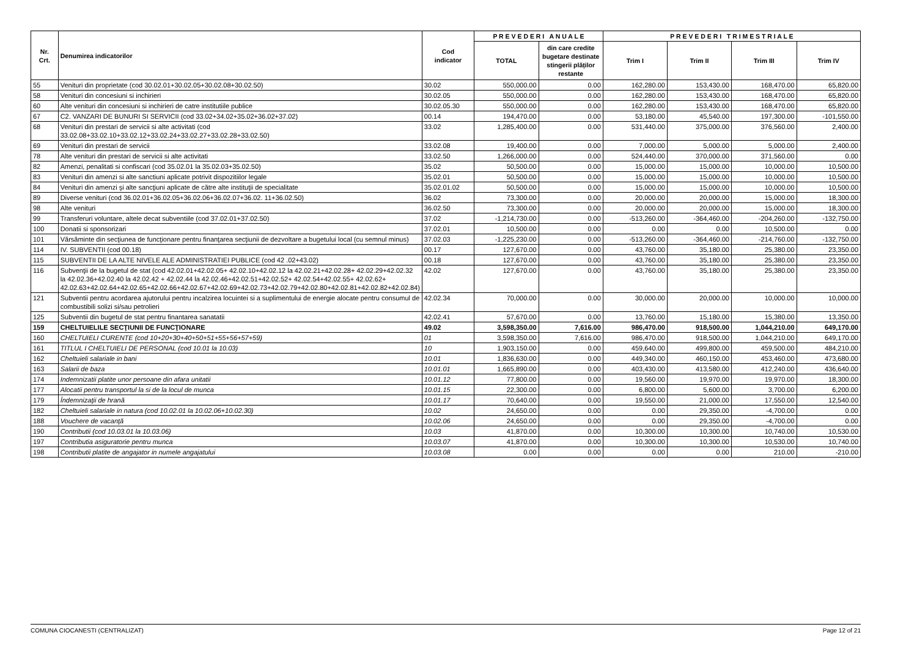| Nr. Crt. | Denumirea indicatorilor | Cod indicator | P R E V E D E R I A N U A L E | | P R E V E D E R I T R I M E S T R I A L E | | | |
| --- | --- | --- | --- | --- | --- | --- | --- | --- |
| | | | TOTAL | din care credite bugetare destinate stingerii plăților restante | Trim I | Trim II | Trim III | Trim IV |
| 55 | Venituri din proprietate (cod 30.02.01+30.02.05+30.02.08+30.02.50) | 30.02 | 550,000.00 | 0.00 | 162,280.00 | 153,430.00 | 168,470.00 | 65,820.00 |
| 58 | Venituri din concesiuni si inchirieri | 30.02.05 | 550,000.00 | 0.00 | 162,280.00 | 153,430.00 | 168,470.00 | 65,820.00 |
| 60 | Alte venituri din concesiuni si inchirieri de catre institutiile publice | 30.02.05.30 | 550,000.00 | 0.00 | 162,280.00 | 153,430.00 | 168,470.00 | 65,820.00 |
| 67 | C2. VANZARI DE BUNURI SI SERVICII (cod 33.02+34.02+35.02+36.02+37.02) | 00.14 | 194,470.00 | 0.00 | 53,180.00 | 45,540.00 | 197,300.00 | -101,550.00 |
| 68 | Venituri din prestari de servicii si alte activitati (cod 33.02.08+33.02.10+33.02.12+33.02.24+33.02.27+33.02.28+33.02.50) | 33.02 | 1,285,400.00 | 0.00 | 531,440.00 | 375,000.00 | 376,560.00 | 2,400.00 |
| 69 | Venituri din prestari de servicii | 33.02.08 | 19,400.00 | 0.00 | 7,000.00 | 5,000.00 | 5,000.00 | 2,400.00 |
| 78 | Alte venituri din prestari de servicii si alte activitati | 33.02.50 | 1,266,000.00 | 0.00 | 524,440.00 | 370,000.00 | 371,560.00 | 0.00 |
| 82 | Amenzi, penalitati si confiscari (cod 35.02.01 la 35.02.03+35.02.50) | 35.02 | 50,500.00 | 0.00 | 15,000.00 | 15,000.00 | 10,000.00 | 10,500.00 |
| 83 | Venituri din amenzi si alte sanctiuni aplicate potrivit dispozitiilor legale | 35.02.01 | 50,500.00 | 0.00 | 15,000.00 | 15,000.00 | 10,000.00 | 10,500.00 |
| 84 | Venituri din amenzi şi alte sancţiuni aplicate de către alte instituţii de specialitate | 35.02.01.02 | 50,500.00 | 0.00 | 15,000.00 | 15,000.00 | 10,000.00 | 10,500.00 |
| 89 | Diverse venituri (cod 36.02.01+36.02.05+36.02.06+36.02.07+36.02. 11+36.02.50) | 36.02 | 73,300.00 | 0.00 | 20,000.00 | 20,000.00 | 15,000.00 | 18,300.00 |
| 98 | Alte venituri | 36.02.50 | 73,300.00 | 0.00 | 20,000.00 | 20,000.00 | 15,000.00 | 18,300.00 |
| 99 | Transferuri voluntare, altele decat subventiile (cod 37.02.01+37.02.50) | 37.02 | -1,214,730.00 | 0.00 | -513,260.00 | -364,460.00 | -204,260.00 | -132,750.00 |
| 100 | Donatii si sponsorizari | 37.02.01 | 10,500.00 | 0.00 | 0.00 | 0.00 | 10,500.00 | 0.00 |
| 101 | Vărsăminte din secţiunea de funcţionare pentru finanţarea secţiunii de dezvoltare a bugetului local (cu semnul minus) | 37.02.03 | -1,225,230.00 | 0.00 | -513,260.00 | -364,460.00 | -214,760.00 | -132,750.00 |
| 114 | IV. SUBVENTII (cod 00.18) | 00.17 | 127,670.00 | 0.00 | 43,760.00 | 35,180.00 | 25,380.00 | 23,350.00 |
| 115 | SUBVENTII DE LA ALTE NIVELE ALE ADMINISTRATIEI PUBLICE (cod 42 .02+43.02) | 00.18 | 127,670.00 | 0.00 | 43,760.00 | 35,180.00 | 25,380.00 | 23,350.00 |
| 116 | Subvenţii de la bugetul de stat (cod 42.02.01+42.02.05+ 42.02.10+42.02.12 la 42.02.21+42.02.28+ 42.02.29+42.02.32 la 42.02.36+42.02.40 la 42.02.42 + 42.02.44 la 42.02.46+42.02.51+42.02.52+ 42.02.54+42.02.55+ 42.02.62+ 42.02.63+42.02.64+42.02.65+42.02.66+42.02.67+42.02.69+42.02.73+42.02.79+42.02.80+42.02.81+42.02.82+42.02.84) | 42.02 | 127,670.00 | 0.00 | 43,760.00 | 35,180.00 | 25,380.00 | 23,350.00 |
| 121 | Subventii pentru acordarea ajutorului pentru incalzirea locuintei si a suplimentului de energie alocate pentru consumul de combustibili solizi si/sau petrolieri | 42.02.34 | 70,000.00 | 0.00 | 30,000.00 | 20,000.00 | 10,000.00 | 10,000.00 |
| 125 | Subventii din bugetul de stat pentru finantarea sanatatii | 42.02.41 | 57,670.00 | 0.00 | 13,760.00 | 15,180.00 | 15,380.00 | 13,350.00 |
| 159 | CHELTUIELILE SECŢIUNII DE FUNCŢIONARE | 49.02 | 3,598,350.00 | 7,616.00 | 986,470.00 | 918,500.00 | 1,044,210.00 | 649,170.00 |
| 160 | CHELTUIELI CURENTE (cod 10+20+30+40+50+51+55+56+57+59) | 01 | 3,598,350.00 | 7,616.00 | 986,470.00 | 918,500.00 | 1,044,210.00 | 649,170.00 |
| 161 | TITLUL I CHELTUIELI DE PERSONAL (cod 10.01 la 10.03) | 10 | 1,903,150.00 | 0.00 | 459,640.00 | 499,800.00 | 459,500.00 | 484,210.00 |
| 162 | Cheltuieli salariale in bani | 10.01 | 1,836,630.00 | 0.00 | 449,340.00 | 460,150.00 | 453,460.00 | 473,680.00 |
| 163 | Salarii de baza | 10.01.01 | 1,665,890.00 | 0.00 | 403,430.00 | 413,580.00 | 412,240.00 | 436,640.00 |
| 174 | Indemnizatii platite unor persoane din afara unitatii | 10.01.12 | 77,800.00 | 0.00 | 19,560.00 | 19,970.00 | 19,970.00 | 18,300.00 |
| 177 | Alocatii pentru transportul la si de la locul de munca | 10.01.15 | 22,300.00 | 0.00 | 6,800.00 | 5,600.00 | 3,700.00 | 6,200.00 |
| 179 | Îndemnizaţii de hrană | 10.01.17 | 70,640.00 | 0.00 | 19,550.00 | 21,000.00 | 17,550.00 | 12,540.00 |
| 182 | Cheltuieli salariale in natura (cod 10.02.01 la 10.02.06+10.02.30) | 10.02 | 24,650.00 | 0.00 | 0.00 | 29,350.00 | -4,700.00 | 0.00 |
| 188 | Vouchere de vacanţă | 10.02.06 | 24,650.00 | 0.00 | 0.00 | 29,350.00 | -4,700.00 | 0.00 |
| 190 | Contributii (cod 10.03.01 la 10.03.06) | 10.03 | 41,870.00 | 0.00 | 10,300.00 | 10,300.00 | 10,740.00 | 10,530.00 |
| 197 | Contributia asiguratorie pentru munca | 10.03.07 | 41,870.00 | 0.00 | 10,300.00 | 10,300.00 | 10,530.00 | 10,740.00 |
| 198 | Contributii platite de angajator in numele angajatului | 10.03.08 | 0.00 | 0.00 | 0.00 | 0.00 | 210.00 | -210.00 |
COMUNA CIOCANESTI (CENTRALIZAT) Page 12 of 21